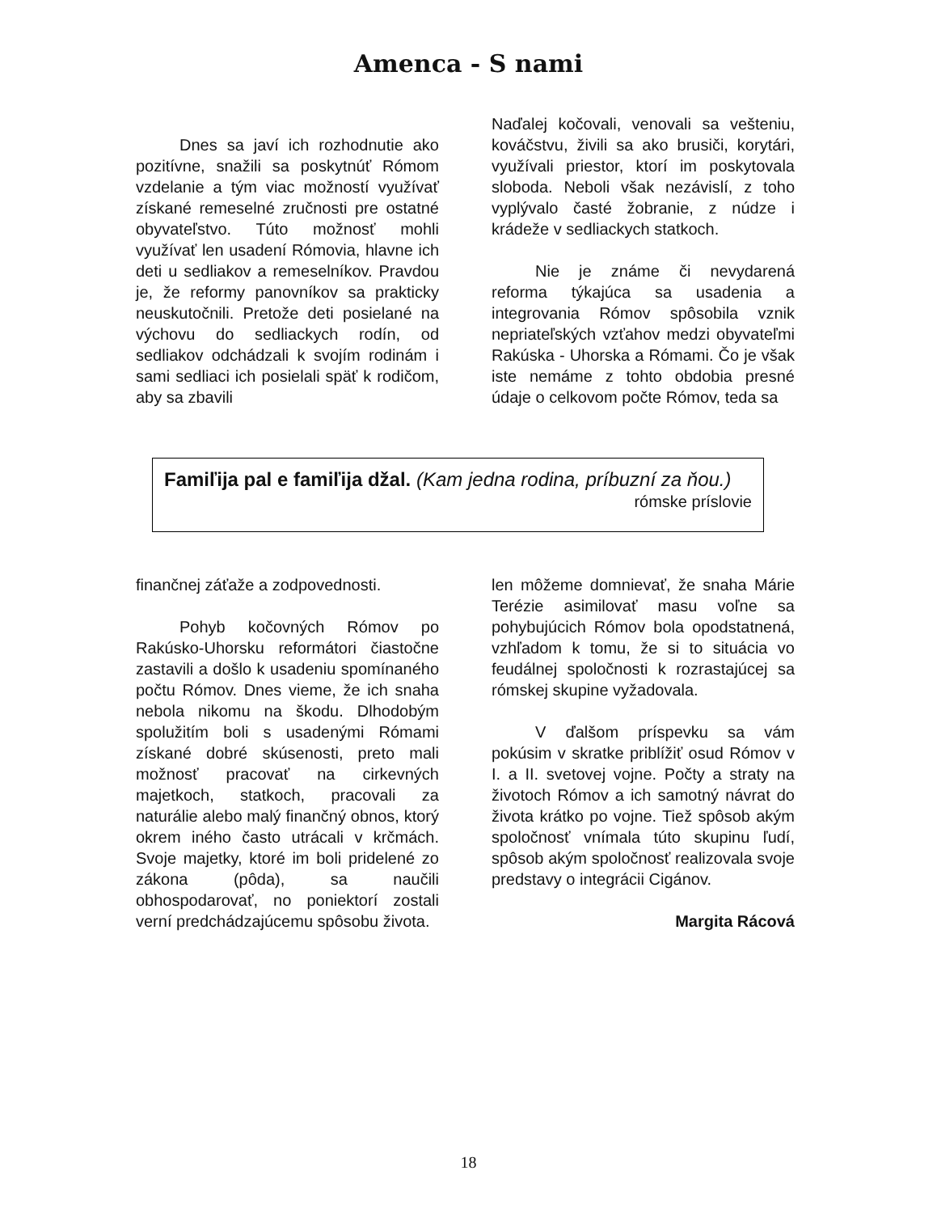Amenca - S nami
Dnes sa javí ich rozhodnutie ako pozitívne, snažili sa poskytnúť Rómom vzdelanie a tým viac možností využívať získané remeselné zručnosti pre ostatné obyvateľstvo. Túto možnosť mohli využívať len usadení Rómovia, hlavne ich deti u sedliakov a remeselníkov. Pravdou je, že reformy panovníkov sa prakticky neuskutočnili. Pretože deti posielané na výchovu do sedliackych rodín, od sedliakov odchádzali k svojím rodinám i sami sedliaci ich posielali späť k rodičom, aby sa zbavili
Naďalej kočovali, venovali sa vešteniu, kováčstvu, živili sa ako brusiči, korytári, využívali priestor, ktorí im poskytovala sloboda. Neboli však nezávislí, z toho vyplývalo časté žobranie, z núdze i krádeže v sedliackych statkoch.
Nie je známe či nevydarená reforma týkajúca sa usadenia a integrovania Rómov spôsobila vznik nepriateľských vzťahov medzi obyvateľmi Rakúska - Uhorska a Rómami. Čo je však iste nemáme z tohto obdobia presné údaje o celkovom počte Rómov, teda sa
Famiľija pal e famiľija džal. (Kam jedna rodina, príbuzní za ňou.)
rómske príslovie
finančnej záťaže a zodpovednosti.
Pohyb kočovných Rómov po Rakúsko-Uhorsku reformátori čiastočne zastavili a došlo k usadeniu spomínaného počtu Rómov. Dnes vieme, že ich snaha nebola nikomu na škodu. Dlhodobým spolužitím boli s usadenými Rómami získané dobré skúsenosti, preto mali možnosť pracovať na cirkevných majetkoch, statkoch, pracovali za naturálie alebo malý finančný obnos, ktorý okrem iného často utrácali v krčmách. Svoje majetky, ktoré im boli pridelené zo zákona (pôda), sa naučili obhospodarovať, no poniektorí zostali verní predchádzajúcemu spôsobu života.
len môžeme domnievať, že snaha Márie Terézie asimilovať masu voľne sa pohybujúcich Rómov bola opodstatnená, vzhľadom k tomu, že si to situácia vo feudálnej spoločnosti k rozrastajúcej sa rómskej skupine vyžadovala.
V ďalšom príspevku sa vám pokúsim v skratke priblížiť osud Rómov v I. a II. svetovej vojne. Počty a straty na životoch Rómov a ich samotný návrat do života krátko po vojne. Tiež spôsob akým spoločnosť vnímala túto skupinu ľudí, spôsob akým spoločnosť realizovala svoje predstavy o integrácii Cigánov.
Margita Rácová
18